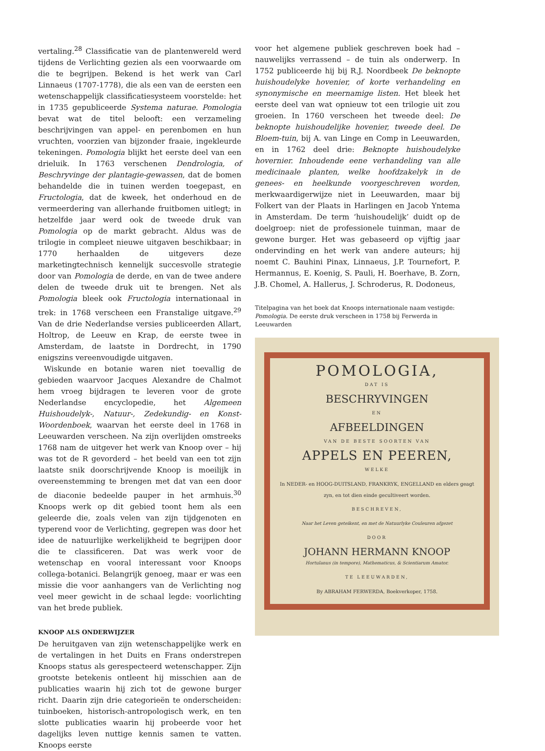vertaling.<sup>28</sup> Classificatie van de plantenwereld werd tijdens de Verlichting gezien als een voorwaarde om die te begrijpen. Bekend is het werk van Carl Linnaeus (1707-1778), die als een van de eersten een wetenschappelijk classificatiesysteem voorstelde: het in 1735 gepubliceerde Systema naturae. Pomologia bevat wat de titel belooft: een verzameling beschrijvingen van appel- en perenbomen en hun vruchten, voorzien van bijzonder fraaie, ingekleurde tekeningen. Pomologia blijkt het eerste deel van een drieluik. In 1763 verschenen Dendrologia, of Beschryvinge der plantagie-gewassen, dat de bomen behandelde die in tuinen werden toegepast, en Fructologia, dat de kweek, het onderhoud en de vermeerdering van allerhande fruitbomen uitlegt; in hetzelfde jaar werd ook de tweede druk van Pomologia op de markt gebracht. Aldus was de trilogie in compleet nieuwe uitgaven beschikbaar; in 1770 herhaalden de uitgevers deze marketingtechnisch kennelijk succesvolle strategie door van Pomologia de derde, en van de twee andere delen de tweede druk uit te brengen. Net als Pomologia bleek ook Fructologia internationaal in trek: in 1768 verscheen een Franstalige uitgave.<sup>29</sup> Van de drie Nederlandse versies publiceerden Allart, Holtrop, de Leeuw en Krap, de eerste twee in Amsterdam, de laatste in Dordrecht, in 1790 enigszins vereenvoudigde uitgaven.
Wiskunde en botanie waren niet toevallig de gebieden waarvoor Jacques Alexandre de Chalmot hem vroeg bijdragen te leveren voor de grote Nederlandse encyclopedie, het Algemeen Huishoudelyk-, Natuur-, Zedekundig- en Konst-Woordenboek, waarvan het eerste deel in 1768 in Leeuwarden verscheen. Na zijn overlijden omstreeks 1768 nam de uitgever het werk van Knoop over – hij was tot de R gevorderd – het beeld van een tot zijn laatste snik doorschrijvende Knoop is moeilijk in overeenstemming te brengen met dat van een door de diaconie bedeelde pauper in het armhuis.<sup>30</sup> Knoops werk op dit gebied toont hem als een geleerde die, zoals velen van zijn tijdgenoten en typerend voor de Verlichting, gegrepen was door het idee de natuurlijke werkelijkheid te begrijpen door die te classificeren. Dat was werk voor de wetenschap en vooral interessant voor Knoops collega-botanici. Belangrijk genoeg, maar er was een missie die voor aanhangers van de Verlichting nog veel meer gewicht in de schaal legde: voorlichting van het brede publiek.
KNOOP ALS ONDERWIJZER
De heruitgaven van zijn wetenschappelijke werk en de vertalingen in het Duits en Frans onderstrepen Knoops status als gerespecteerd wetenschapper. Zijn grootste betekenis ontleent hij misschien aan de publicaties waarin hij zich tot de gewone burger richt. Daarin zijn drie categorieën te onderscheiden: tuinboeken, historisch-antropologisch werk, en ten slotte publicaties waarin hij probeerde voor het dagelijks leven nuttige kennis samen te vatten. Knoops eerste
voor het algemene publiek geschreven boek had – nauwelijks verrassend – de tuin als onderwerp. In 1752 publiceerde hij bij R.J. Noordbeek De beknopte huishoudelyke hovenier, of korte verhandeling en synonymische en meernamige listen. Het bleek het eerste deel van wat opnieuw tot een trilogie uit zou groeien. In 1760 verscheen het tweede deel: De beknopte huishoudelijke hovenier, tweede deel. De Bloem-tuin, bij A. van Linge en Comp in Leeuwarden, en in 1762 deel drie: Beknopte huishoudelyke hovernier. Inhoudende eene verhandeling van alle medicinaale planten, welke hoofdzakelyk in de genees- en heelkunde voorgeschreven worden, merkwaardigerwijze niet in Leeuwarden, maar bij Folkert van der Plaats in Harlingen en Jacob Yntema in Amsterdam. De term ‘huishoudelijk’ duidt op de doelgroep: niet de professionele tuinman, maar de gewone burger. Het was gebaseerd op vijftig jaar ondervinding en het werk van andere auteurs; hij noemt C. Bauhini Pinax, Linnaeus, J.P. Tournefort, P. Hermannus, E. Koenig, S. Pauli, H. Boerhave, B. Zorn, J.B. Chomel, A. Hallerus, J. Schroderus, R. Dodoneus,
Titelpagina van het boek dat Knoops internationale naam vestigde: Pomologia. De eerste druk verscheen in 1758 bij Ferwerda in Leeuwarden
POMOLOGIA,
DAT IS
BESCHRYVINGEN
EN
AFBEELDINGEN
VAN DE BESTE SOORTEN VAN
APPELS EN PEEREN,
WELKE
In NEDER- en HOOG-DUITSLAND, FRANKRYK, ENGELLAND en elders geagt zyn, en tot dien einde gecultiveert worden.
BESCHREVEN,
Naar het Leven geteikent, en met de Natuurlyke Couleuren afgezet
DOOR
JOHANN HERMANN KNOOP
Hortulanus (in tempore), Mathematicus, & Scientiarum Amator.
TE LEEUWARDEN,
By ABRAHAM FERWERDA, Boekverkoper, 1758.